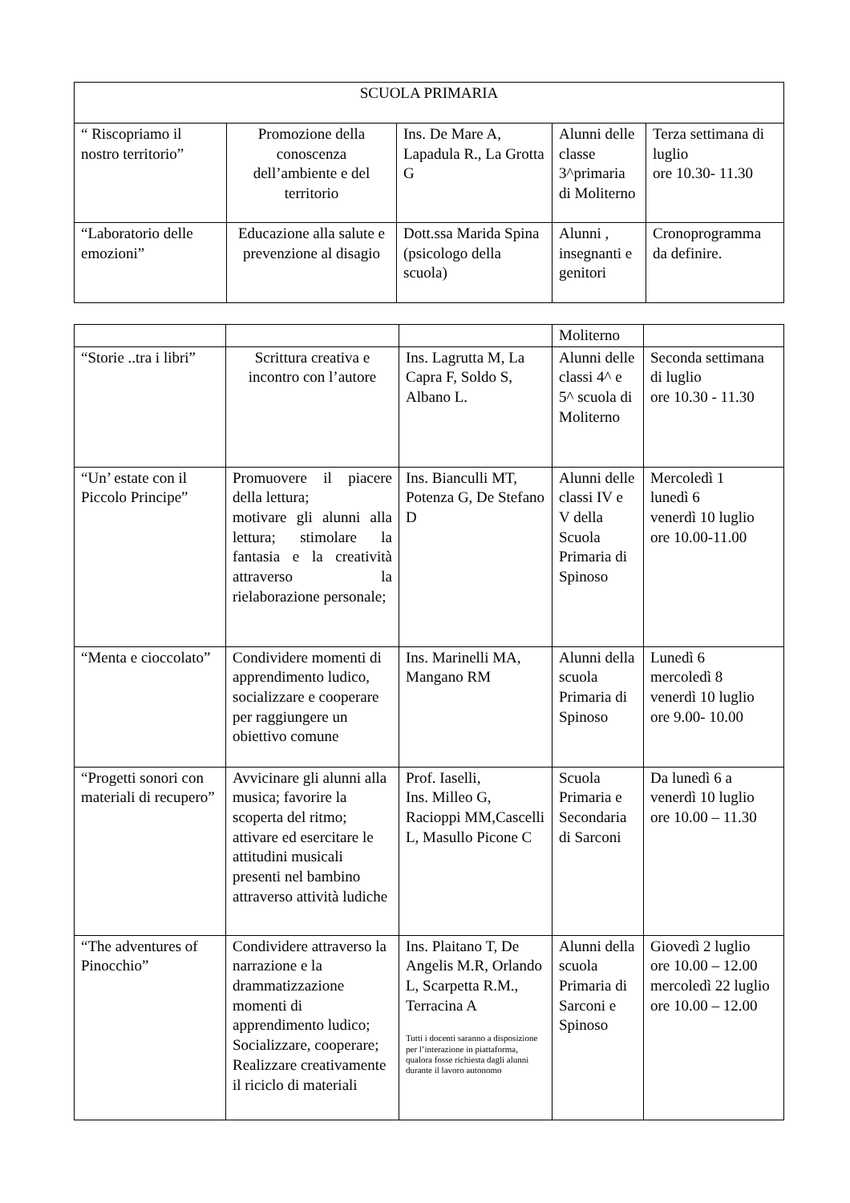| SCUOLA PRIMARIA | | | | |
| --- | --- | --- | --- | --- |
| “ Riscopriamo il nostro territorio” | Promozione della conoscenza dell’ambiente e del territorio | Ins. De Mare A, Lapadula R., La Grotta G | Alunni delle classe 3^primaria di Moliterno | Terza settimana di luglio ore 10.30- 11.30 |
| “Laboratorio delle emozioni” | Educazione alla salute e prevenzione al disagio | Dott.ssa Marida Spina (psicologo della scuola) | Alunni , insegnanti e genitori | Cronoprogramma da definire. |
| | | | Moliterno | |
| “Storie ..tra i libri” | Scrittura creativa e incontro con l’autore | Ins. Lagrutta M, La Capra F, Soldo S, Albano L. | Alunni delle classi 4^ e 5^ scuola di Moliterno | Seconda settimana di luglio ore 10.30 - 11.30 |
| “Un’ estate con il Piccolo Principe” | Promuovere il piacere della lettura; motivare gli alunni alla lettura; stimolare la fantasia e la creatività attraverso la rielaborazione personale; | Ins. Bianculli MT, Potenza G, De Stefano D | Alunni delle classi IV e V della Scuola Primaria di Spinoso | Mercoledì 1 lunedì 6 venerdì 10 luglio ore 10.00-11.00 |
| “Menta e cioccolato” | Condividere momenti di apprendimento ludico, socializzare e cooperare per raggiungere un obiettivo comune | Ins. Marinelli MA, Mangano RM | Alunni della scuola Primaria di Spinoso | Lunedì 6 mercoledì 8 venerdì 10 luglio ore 9.00- 10.00 |
| “Progetti sonori con materiali di recupero” | Avvicinare gli alunni alla musica; favorire la scoperta del ritmo; attivare ed esercitare le attitudini musicali presenti nel bambino attraverso attività ludiche | Prof. Iaselli, Ins. Milleo G, Racioppi MM,Cascelli L, Masullo Picone C | Scuola Primaria e Secondaria di Sarconi | Da lunedì 6 a venerdì 10 luglio ore 10.00 – 11.30 |
| “The adventures of Pinocchio” | Condividere attraverso la narrazione e la drammatizzazione momenti di apprendimento ludico; Socializzare, cooperare; Realizzare creativamente il riciclo di materiali | Ins. Plaitano T, De Angelis M.R, Orlando L, Scarpetta R.M., Terracina A Tutti i docenti saranno a disposizione per l’interazione in piattaforma, qualora fosse richiesta dagli alunni durante il lavoro autonomo | Alunni della scuola Primaria di Sarconi e Spinoso | Giovedì 2 luglio ore 10.00 – 12.00 mercoledì 22 luglio ore 10.00 – 12.00 |